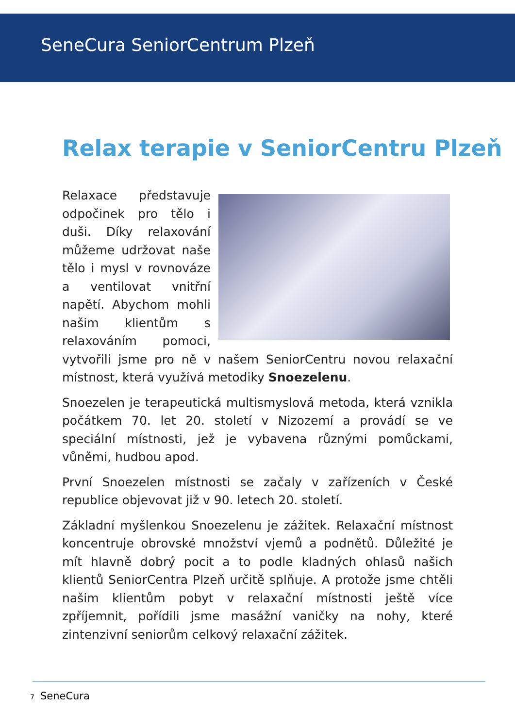SeneCura SeniorCentrum Plzeň
Relax terapie v SeniorCentru Plzeň
Relaxace představuje odpočinek pro tělo i duši. Díky relaxování můžeme udržovat naše tělo i mysl v rovnováze a ventilovat vnitřní napětí. Abychom mohli našim klientům s relaxováním pomoci, vytvořili jsme pro ně v našem SeniorCentru novou relaxační místnost, která využívá metodiky Snoezelenu.
Snoezelen je terapeutická multismyslová metoda, která vznikla počátkem 70. let 20. století v Nizozemí a provádí se ve speciální místnosti, jež je vybavena různými pomůckami, vůněmi, hudbou apod.
První Snoezelen místnosti se začaly v zařízeních v České republice objevovat již v 90. letech 20. století.
Základní myšlenkou Snoezelenu je zážitek. Relaxační místnost koncentruje obrovské množství vjemů a podnětů. Důležité je mít hlavně dobrý pocit a to podle kladných ohlasů našich klientů SeniorCentra Plzeň určitě splňuje. A protože jsme chtěli našim klientům pobyt v relaxační místnosti ještě více zpříjemnit, pořídili jsme masážní vaničky na nohy, které zintenzivní seniorům celkový relaxační zážitek.
7 SeneCura